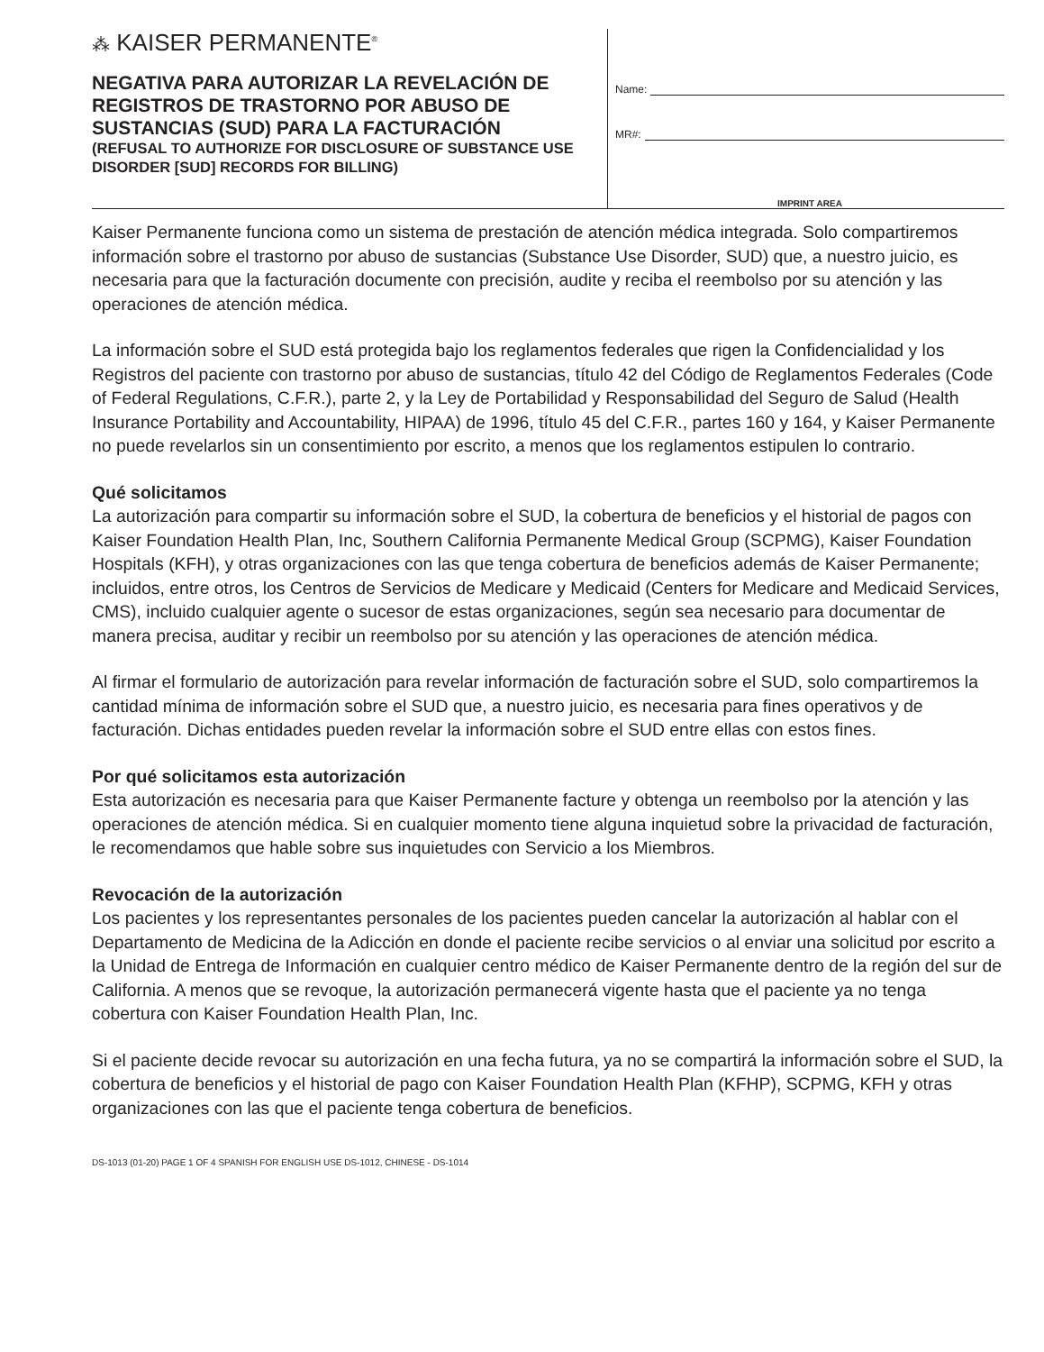⁂ KAISER PERMANENTE<sup>®</sup>
NEGATIVA PARA AUTORIZAR LA REVELACIÓN DE REGISTROS DE TRASTORNO POR ABUSO DE SUSTANCIAS (SUD) PARA LA FACTURACIÓN
(REFUSAL TO AUTHORIZE FOR DISCLOSURE OF SUBSTANCE USE DISORDER [SUD] RECORDS FOR BILLING)
Name:
MR#:
IMPRINT AREA
Kaiser Permanente funciona como un sistema de prestación de atención médica integrada. Solo compartiremos información sobre el trastorno por abuso de sustancias (Substance Use Disorder, SUD) que, a nuestro juicio, es necesaria para que la facturación documente con precisión, audite y reciba el reembolso por su atención y las operaciones de atención médica.
La información sobre el SUD está protegida bajo los reglamentos federales que rigen la Confidencialidad y los Registros del paciente con trastorno por abuso de sustancias, título 42 del Código de Reglamentos Federales (Code of Federal Regulations, C.F.R.), parte 2, y la Ley de Portabilidad y Responsabilidad del Seguro de Salud (Health Insurance Portability and Accountability, HIPAA) de 1996, título 45 del C.F.R., partes 160 y 164, y Kaiser Permanente no puede revelarlos sin un consentimiento por escrito, a menos que los reglamentos estipulen lo contrario.
Qué solicitamos
La autorización para compartir su información sobre el SUD, la cobertura de beneficios y el historial de pagos con Kaiser Foundation Health Plan, Inc, Southern California Permanente Medical Group (SCPMG), Kaiser Foundation Hospitals (KFH), y otras organizaciones con las que tenga cobertura de beneficios además de Kaiser Permanente; incluidos, entre otros, los Centros de Servicios de Medicare y Medicaid (Centers for Medicare and Medicaid Services, CMS), incluido cualquier agente o sucesor de estas organizaciones, según sea necesario para documentar de manera precisa, auditar y recibir un reembolso por su atención y las operaciones de atención médica.
Al firmar el formulario de autorización para revelar información de facturación sobre el SUD, solo compartiremos la cantidad mínima de información sobre el SUD que, a nuestro juicio, es necesaria para fines operativos y de facturación. Dichas entidades pueden revelar la información sobre el SUD entre ellas con estos fines.
Por qué solicitamos esta autorización
Esta autorización es necesaria para que Kaiser Permanente facture y obtenga un reembolso por la atención y las operaciones de atención médica. Si en cualquier momento tiene alguna inquietud sobre la privacidad de facturación, le recomendamos que hable sobre sus inquietudes con Servicio a los Miembros.
Revocación de la autorización
Los pacientes y los representantes personales de los pacientes pueden cancelar la autorización al hablar con el Departamento de Medicina de la Adicción en donde el paciente recibe servicios o al enviar una solicitud por escrito a la Unidad de Entrega de Información en cualquier centro médico de Kaiser Permanente dentro de la región del sur de California. A menos que se revoque, la autorización permanecerá vigente hasta que el paciente ya no tenga cobertura con Kaiser Foundation Health Plan, Inc.
Si el paciente decide revocar su autorización en una fecha futura, ya no se compartirá la información sobre el SUD, la cobertura de beneficios y el historial de pago con Kaiser Foundation Health Plan (KFHP), SCPMG, KFH y otras organizaciones con las que el paciente tenga cobertura de beneficios.
DS-1013 (01-20) PAGE 1 OF 4 SPANISH FOR ENGLISH USE DS-1012, CHINESE - DS-1014